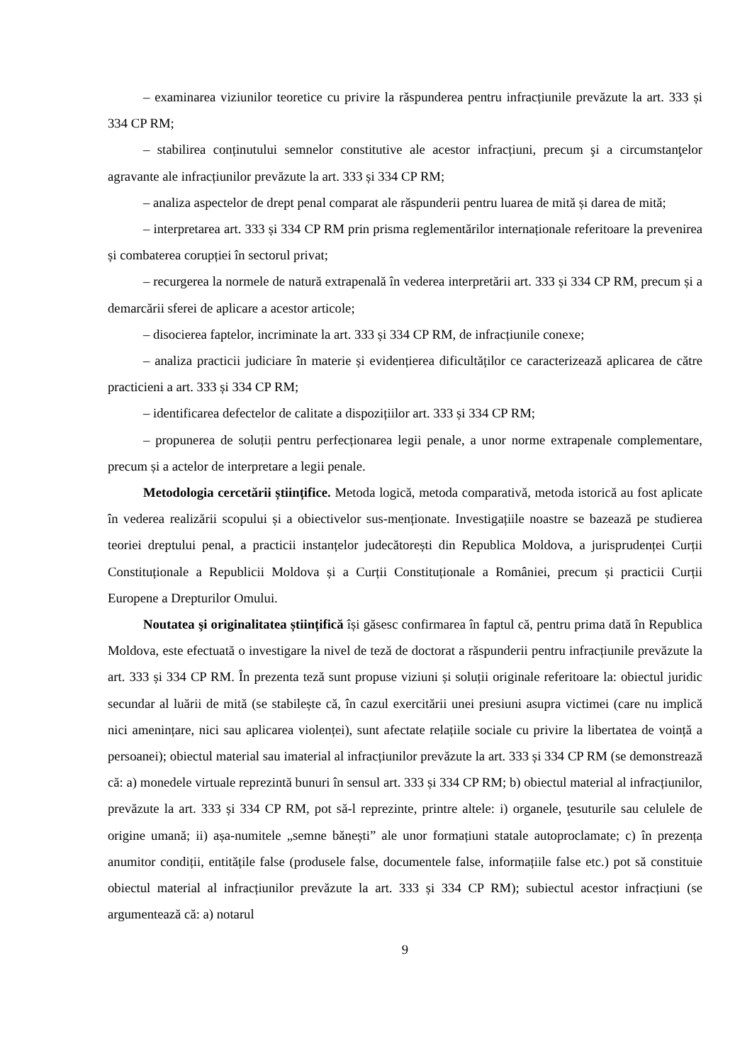– examinarea viziunilor teoretice cu privire la răspunderea pentru infracțiunile prevăzute la art. 333 și 334 CP RM;
– stabilirea conținutului semnelor constitutive ale acestor infracțiuni, precum şi a circumstanţelor agravante ale infracțiunilor prevăzute la art. 333 și 334 CP RM;
– analiza aspectelor de drept penal comparat ale răspunderii pentru luarea de mită și darea de mită;
– interpretarea art. 333 și 334 CP RM prin prisma reglementărilor internaționale referitoare la prevenirea și combaterea corupției în sectorul privat;
– recurgerea la normele de natură extrapenală în vederea interpretării art. 333 și 334 CP RM, precum și a demarcării sferei de aplicare a acestor articole;
– disocierea faptelor, incriminate la art. 333 și 334 CP RM, de infracțiunile conexe;
– analiza practicii judiciare în materie și evidențierea dificultăților ce caracterizează aplicarea de către practicieni a art. 333 și 334 CP RM;
– identificarea defectelor de calitate a dispozițiilor art. 333 și 334 CP RM;
– propunerea de soluții pentru perfecționarea legii penale, a unor norme extrapenale complementare, precum și a actelor de interpretare a legii penale.
Metodologia cercetării științifice. Metoda logică, metoda comparativă, metoda istorică au fost aplicate în vederea realizării scopului și a obiectivelor sus-menționate. Investigațiile noastre se bazează pe studierea teoriei dreptului penal, a practicii instanțelor judecătorești din Republica Moldova, a jurisprudenței Curții Constituționale a Republicii Moldova și a Curții Constituționale a României, precum și practicii Curții Europene a Drepturilor Omului.
Noutatea şi originalitatea științifică își găsesc confirmarea în faptul că, pentru prima dată în Republica Moldova, este efectuată o investigare la nivel de teză de doctorat a răspunderii pentru infracțiunile prevăzute la art. 333 și 334 CP RM. În prezenta teză sunt propuse viziuni și soluții originale referitoare la: obiectul juridic secundar al luării de mită (se stabilește că, în cazul exercitării unei presiuni asupra victimei (care nu implică nici amenințare, nici sau aplicarea violenței), sunt afectate relațiile sociale cu privire la libertatea de voință a persoanei); obiectul material sau imaterial al infracțiunilor prevăzute la art. 333 și 334 CP RM (se demonstrează că: a) monedele virtuale reprezintă bunuri în sensul art. 333 și 334 CP RM; b) obiectul material al infracțiunilor, prevăzute la art. 333 și 334 CP RM, pot să-l reprezinte, printre altele: i) organele, ţesuturile sau celulele de origine umană; ii) așa-numitele „semne bănești” ale unor formațiuni statale autoproclamate; c) în prezența anumitor condiții, entitățile false (produsele false, documentele false, informațiile false etc.) pot să constituie obiectul material al infracțiunilor prevăzute la art. 333 și 334 CP RM); subiectul acestor infracțiuni (se argumentează că: a) notarul
9